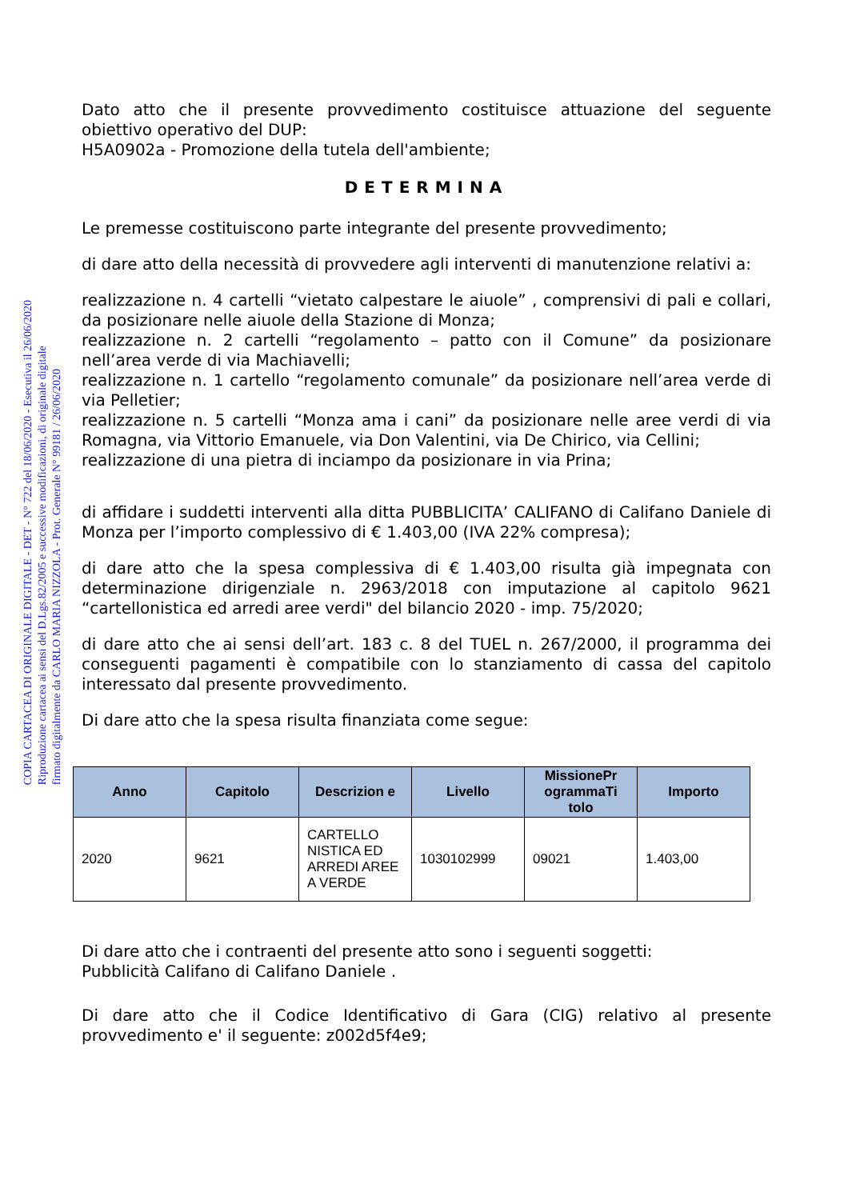Dato atto che il presente provvedimento costituisce attuazione del seguente obiettivo operativo del DUP:
H5A0902a - Promozione della tutela dell'ambiente;
DETERMINA
Le premesse costituiscono parte integrante del presente provvedimento;
di dare atto della necessità di provvedere agli interventi di manutenzione relativi a:
realizzazione n. 4 cartelli “vietato calpestare le aiuole” , comprensivi di pali e collari, da posizionare nelle aiuole della Stazione di Monza;
realizzazione n. 2 cartelli “regolamento – patto con il Comune” da posizionare nell’area verde di via Machiavelli;
realizzazione n. 1 cartello “regolamento comunale” da posizionare nell’area verde di via Pelletier;
realizzazione n. 5 cartelli “Monza ama i cani” da posizionare nelle aree verdi di via Romagna, via Vittorio Emanuele, via Don Valentini, via De Chirico, via Cellini;
realizzazione di una pietra di inciampo da posizionare in via Prina;
di affidare i suddetti interventi alla ditta PUBBLICITA’ CALIFANO di Califano Daniele di Monza per l’importo complessivo di € 1.403,00 (IVA 22% compresa);
di dare atto che la spesa complessiva di € 1.403,00 risulta già impegnata con determinazione dirigenziale n. 2963/2018 con imputazione al capitolo 9621 “cartellonistica ed arredi aree verdi" del bilancio 2020 - imp. 75/2020;
di dare atto che ai sensi dell’art. 183 c. 8 del TUEL n. 267/2000, il programma dei conseguenti pagamenti è compatibile con lo stanziamento di cassa del capitolo interessato dal presente provvedimento.
Di dare atto che la spesa risulta finanziata come segue:
| Anno | Capitolo | Descrizion e | Livello | MissionePr ogrammaTi tolo | Importo |
| --- | --- | --- | --- | --- | --- |
| 2020 | 9621 | CARTELLO NISTICA ED ARREDI AREE A VERDE | 1030102999 | 09021 | 1.403,00 |
Di dare atto che i contraenti del presente atto sono i seguenti soggetti:
Pubblicità Califano di Califano Daniele .
Di dare atto che il Codice Identificativo di Gara (CIG) relativo al presente provvedimento e' il seguente: z002d5f4e9;
COPIA CARTACEA DI ORIGINALE DIGITALE - DET - N° 722 del 18/06/2020 - Esecutiva il 26/06/2020
Riproduzione cartacea ai sensi del D.Lgs.82/2005 e successive modificazioni, di originale digitale
firmato digitalmente da CARLO MARIA NIZZOLA - Prot. Generale N° 99181 / 26/06/2020